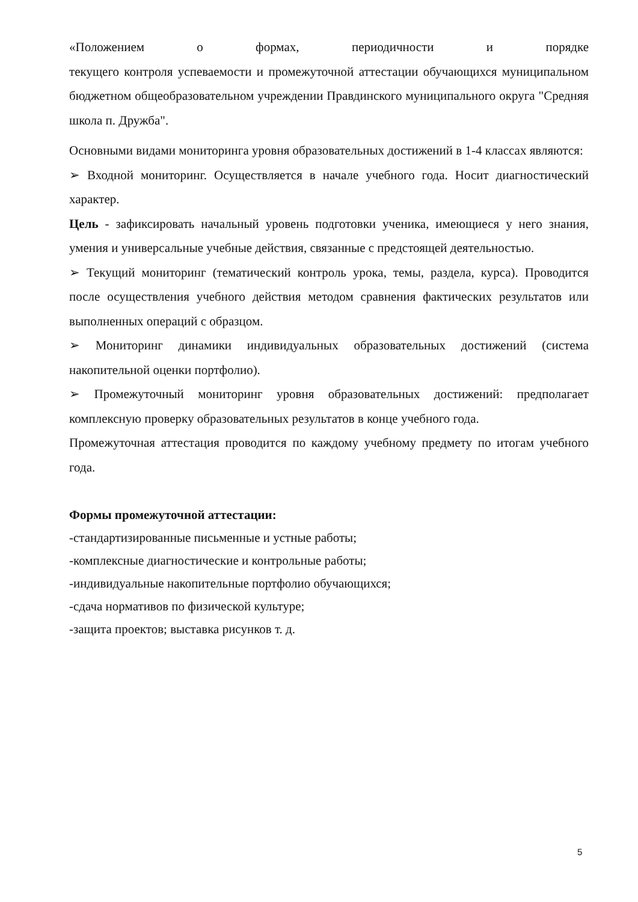«Положением о формах, периодичности и порядке
текущего контроля успеваемости и промежуточной аттестации обучающихся муниципальном бюджетном общеобразовательном учреждении Правдинского муниципального округа "Средняя школа п. Дружба".
Основными видами мониторинга уровня образовательных достижений в 1-4 классах являются:
➢ Входной мониторинг. Осуществляется в начале учебного года. Носит диагностический характер.
Цель - зафиксировать начальный уровень подготовки ученика, имеющиеся у него знания, умения и универсальные учебные действия, связанные с предстоящей деятельностью.
➢ Текущий мониторинг (тематический контроль урока, темы, раздела, курса). Проводится после осуществления учебного действия методом сравнения фактических результатов или выполненных операций с образцом.
➢ Мониторинг динамики индивидуальных образовательных достижений (система накопительной оценки портфолио).
➢ Промежуточный мониторинг уровня образовательных достижений: предполагает комплексную проверку образовательных результатов в конце учебного года.
Промежуточная аттестация проводится по каждому учебному предмету по итогам учебного года.
Формы промежуточной аттестации:
-стандартизированные письменные и устные работы;
-комплексные диагностические и контрольные работы;
-индивидуальные накопительные портфолио обучающихся;
-сдача нормативов по физической культуре;
-защита проектов; выставка рисунков т. д.
5